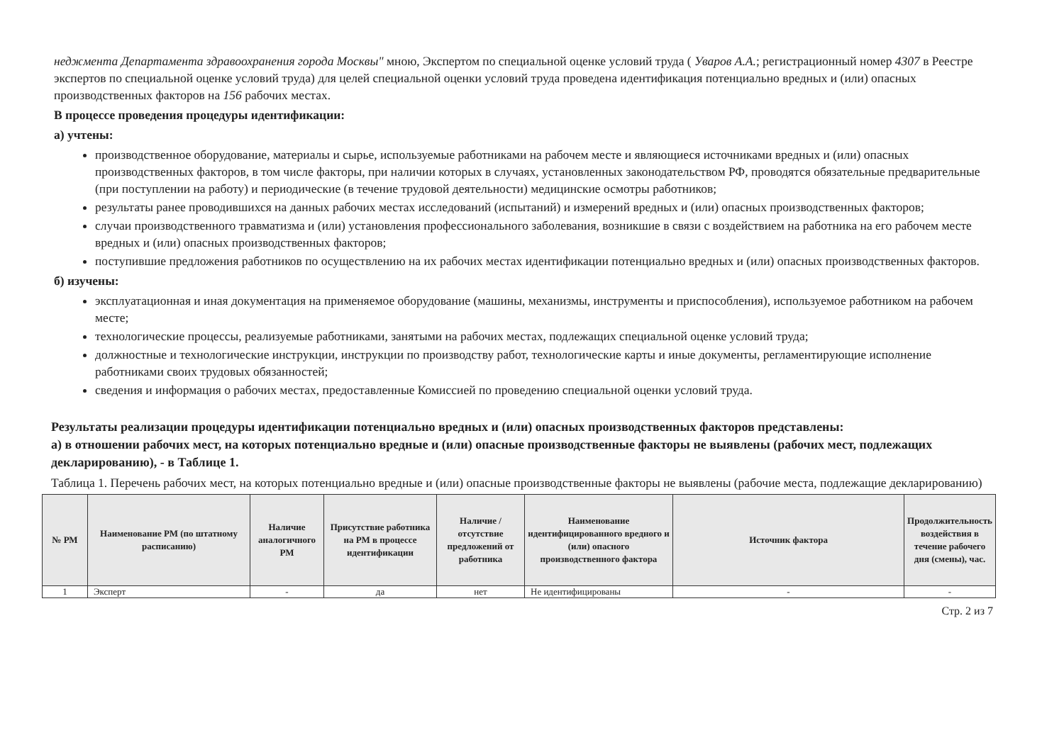неджмента Департамента здравоохранения города Москвы" мною, Экспертом по специальной оценке условий труда ( Уваров А.А.; регистрационный номер 4307 в Реестре экспертов по специальной оценке условий труда) для целей специальной оценки условий труда проведена идентификация потенциально вредных и (или) опасных производственных факторов на 156 рабочих местах.
В процессе проведения процедуры идентификации:
а) учтены:
производственное оборудование, материалы и сырье, используемые работниками на рабочем месте и являющиеся источниками вредных и (или) опасных производственных факторов, в том числе факторы, при наличии которых в случаях, установленных законодательством РФ, проводятся обязательные предварительные (при поступлении на работу) и периодические (в течение трудовой деятельности) медицинские осмотры работников;
результаты ранее проводившихся на данных рабочих местах исследований (испытаний) и измерений вредных и (или) опасных производственных факторов;
случаи производственного травматизма и (или) установления профессионального заболевания, возникшие в связи с воздействием на работника на его рабочем месте вредных и (или) опасных производственных факторов;
поступившие предложения работников по осуществлению на их рабочих местах идентификации потенциально вредных и (или) опасных производственных факторов.
б) изучены:
эксплуатационная и иная документация на применяемое оборудование (машины, механизмы, инструменты и приспособления), используемое работником на рабочем месте;
технологические процессы, реализуемые работниками, занятыми на рабочих местах, подлежащих специальной оценке условий труда;
должностные и технологические инструкции, инструкции по производству работ, технологические карты и иные документы, регламентирующие исполнение работниками своих трудовых обязанностей;
сведения и информация о рабочих местах, предоставленные Комиссией по проведению специальной оценки условий труда.
Результаты реализации процедуры идентификации потенциально вредных и (или) опасных производственных факторов представлены:
а) в отношении рабочих мест, на которых потенциально вредные и (или) опасные производственные факторы не выявлены (рабочих мест, подлежащих декларированию), - в Таблице 1.
Таблица 1. Перечень рабочих мест, на которых потенциально вредные и (или) опасные производственные факторы не выявлены (рабочие места, подлежащие декларированию)
| № РМ | Наименование РМ (по штатному расписанию) | Наличие аналогичного РМ | Присутствие работника на РМ в процессе идентификации | Наличие / отсутствие предложений от работника | Наименование идентифицированного вредного и (или) опасного производственного фактора | Источник фактора | Продолжительность воздействия в течение рабочего дня (смены), час. |
| --- | --- | --- | --- | --- | --- | --- | --- |
| 1 | Эксперт | - | да | нет | Не идентифицированы | - | - |
Стр. 2 из 7